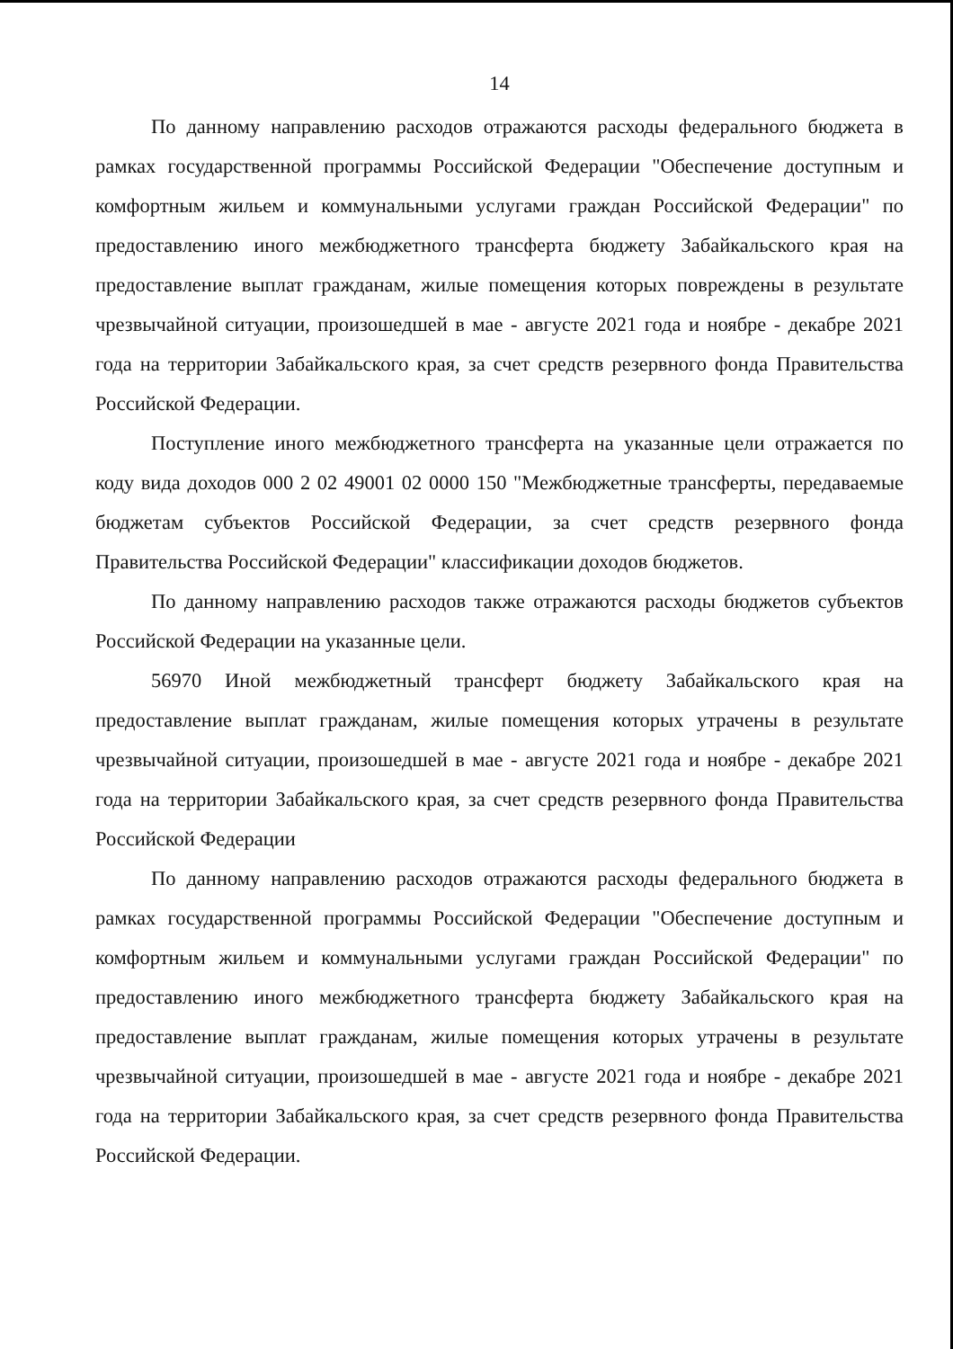14
По данному направлению расходов отражаются расходы федерального бюджета в рамках государственной программы Российской Федерации "Обеспечение доступным и комфортным жильем и коммунальными услугами граждан Российской Федерации" по предоставлению иного межбюджетного трансферта бюджету Забайкальского края на предоставление выплат гражданам, жилые помещения которых повреждены в результате чрезвычайной ситуации, произошедшей в мае - августе 2021 года и ноябре - декабре 2021 года на территории Забайкальского края, за счет средств резервного фонда Правительства Российской Федерации.
Поступление иного межбюджетного трансферта на указанные цели отражается по коду вида доходов 000 2 02 49001 02 0000 150 "Межбюджетные трансферты, передаваемые бюджетам субъектов Российской Федерации, за счет средств резервного фонда Правительства Российской Федерации" классификации доходов бюджетов.
По данному направлению расходов также отражаются расходы бюджетов субъектов Российской Федерации на указанные цели.
56970 Иной межбюджетный трансферт бюджету Забайкальского края на предоставление выплат гражданам, жилые помещения которых утрачены в результате чрезвычайной ситуации, произошедшей в мае - августе 2021 года и ноябре - декабре 2021 года на территории Забайкальского края, за счет средств резервного фонда Правительства Российской Федерации
По данному направлению расходов отражаются расходы федерального бюджета в рамках государственной программы Российской Федерации "Обеспечение доступным и комфортным жильем и коммунальными услугами граждан Российской Федерации" по предоставлению иного межбюджетного трансферта бюджету Забайкальского края на предоставление выплат гражданам, жилые помещения которых утрачены в результате чрезвычайной ситуации, произошедшей в мае - августе 2021 года и ноябре - декабре 2021 года на территории Забайкальского края, за счет средств резервного фонда Правительства Российской Федерации.